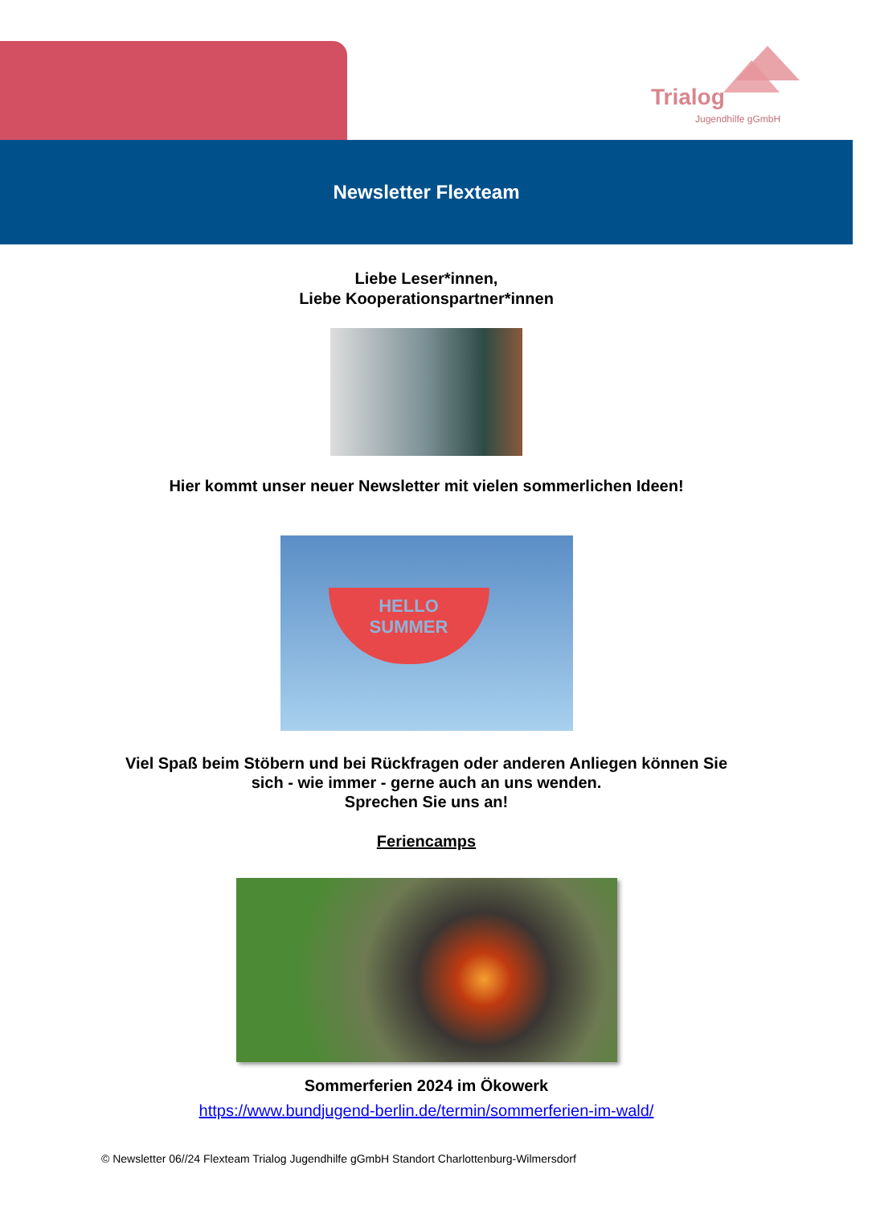Trialog
Jugendhilfe gGmbH
Newsletter Flexteam
Liebe Leser*innen,
Liebe Kooperationspartner*innen
Hier kommt unser neuer Newsletter mit vielen sommerlichen Ideen!
HELLO
SUMMER
Viel Spaß beim Stöbern und bei Rückfragen oder anderen Anliegen können Sie
sich - wie immer - gerne auch an uns wenden.
Sprechen Sie uns an!
Feriencamps
Sommerferien 2024 im Ökowerk
https://www.bundjugend-berlin.de/termin/sommerferien-im-wald/
© Newsletter 06//24 Flexteam Trialog Jugendhilfe gGmbH Standort Charlottenburg-Wilmersdorf